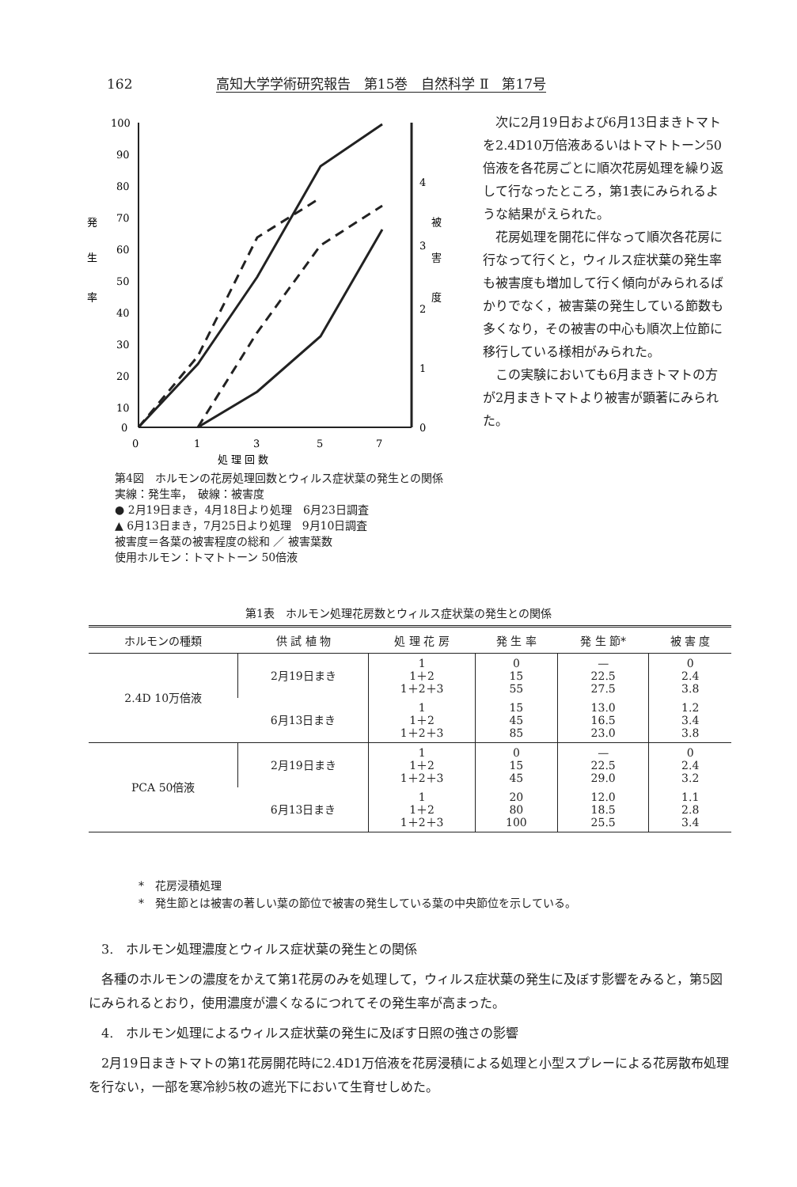162 高知大学学術研究報告　第15巻　自然科学 Ⅱ　第17号
100
90
80
70
60
50
40
30
20
10
0
発
生
率
4
3
2
1
0
被
害
度
0
1
3
5
7
処 理 回 数
第4図　ホルモンの花房処理回数とウィルス症状葉の発生との関係
実線：発生率，　破線：被害度
● 2月19日まき，4月18日より処理　6月23日調査
▲ 6月13日まき，7月25日より処理　9月10日調査
被害度＝各葉の被害程度の総和 ／ 被害葉数
使用ホルモン：トマトトーン 50倍液
次に2月19日および6月13日まきトマトを2.4D10万倍液あるいはトマトトーン50倍液を各花房ごとに順次花房処理を繰り返して行なったところ，第1表にみられるような結果がえられた。
花房処理を開花に伴なって順次各花房に行なって行くと，ウィルス症状葉の発生率も被害度も増加して行く傾向がみられるばかりでなく，被害葉の発生している節数も多くなり，その被害の中心も順次上位節に移行している様相がみられた。
この実験においても6月まきトマトの方が2月まきトマトより被害が顕著にみられた。
第1表　ホルモン処理花房数とウィルス症状葉の発生との関係
| ホルモンの種類 | 供 試 植 物 | 処 理 花 房 | 発 生 率 | 発 生 節* | 被 害 度 |
| --- | --- | --- | --- | --- | --- |
| 2.4D 10万倍液 | 2月19日まき | 1 1＋2 1＋2＋3 | 0 15 55 | — 22.5 27.5 | 0 2.4 3.8 |
| | 6月13日まき | 1 1＋2 1＋2＋3 | 15 45 85 | 13.0 16.5 23.0 | 1.2 3.4 3.8 |
| PCA 50倍液 | 2月19日まき | 1 1＋2 1＋2＋3 | 0 15 45 | — 22.5 29.0 | 0 2.4 3.2 |
| | 6月13日まき | 1 1＋2 1＋2＋3 | 20 80 100 | 12.0 18.5 25.5 | 1.1 2.8 3.4 |
*　花房浸積処理
*　発生節とは被害の著しい葉の節位で被害の発生している葉の中央節位を示している。
　3.　ホルモン処理濃度とウィルス症状葉の発生との関係
　各種のホルモンの濃度をかえて第1花房のみを処理して，ウィルス症状葉の発生に及ぼす影響をみると，第5図にみられるとおり，使用濃度が濃くなるにつれてその発生率が高まった。
　4.　ホルモン処理によるウィルス症状葉の発生に及ぼす日照の強さの影響
　2月19日まきトマトの第1花房開花時に2.4D1万倍液を花房浸積による処理と小型スプレーによる花房散布処理を行ない，一部を寒冷紗5枚の遮光下において生育せしめた。